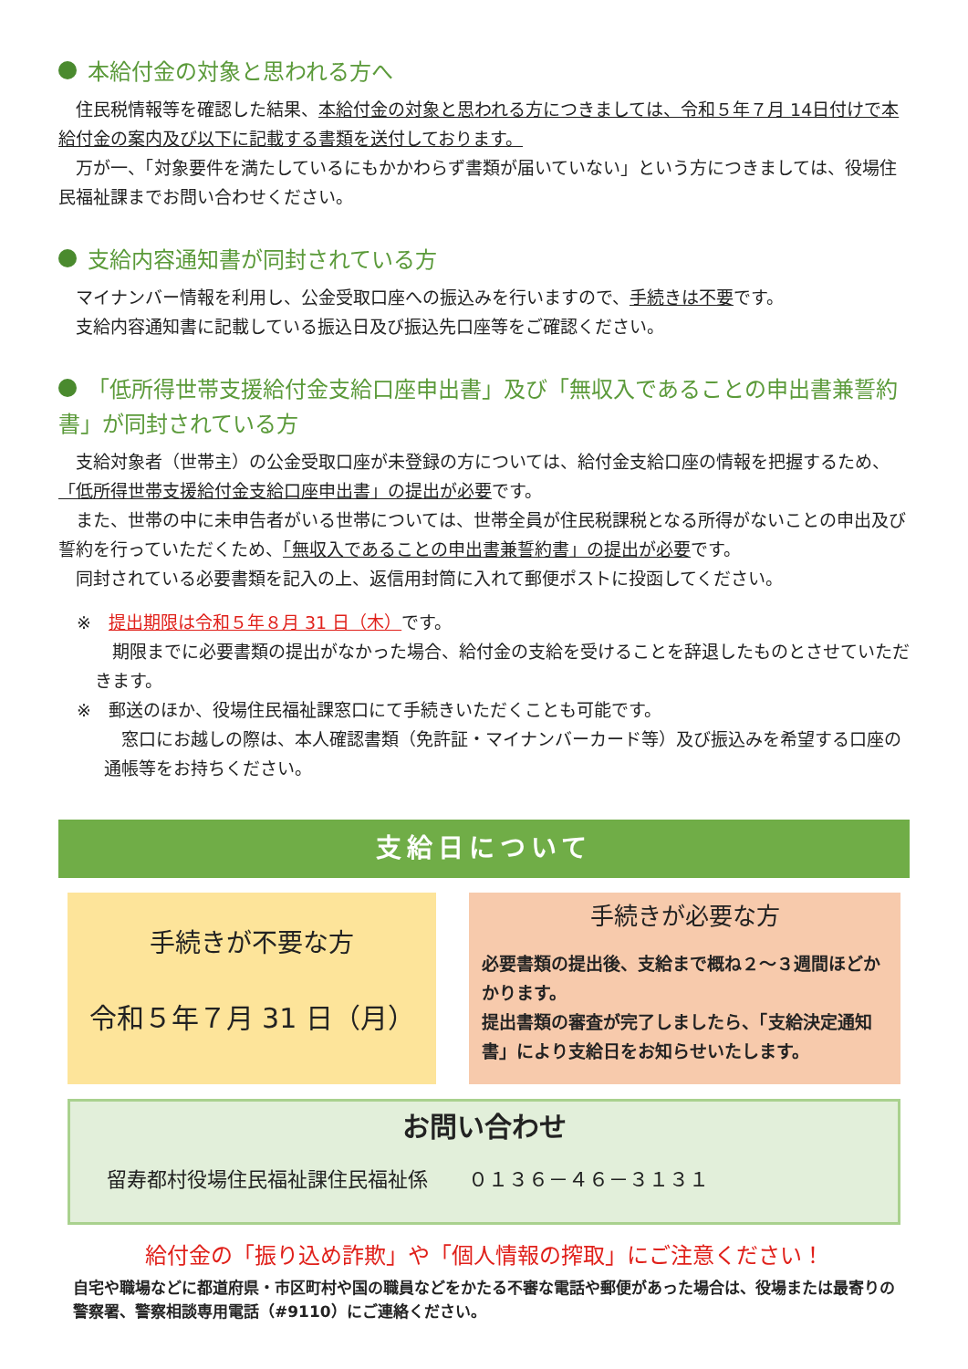本給付金の対象と思われる方へ
　住民税情報等を確認した結果、本給付金の対象と思われる方につきましては、令和５年７月 14日付けで本給付金の案内及び以下に記載する書類を送付しております。
　万が一、「対象要件を満たしているにもかかわらず書類が届いていない」という方につきましては、役場住民福祉課までお問い合わせください。
支給内容通知書が同封されている方
　マイナンバー情報を利用し、公金受取口座への振込みを行いますので、手続きは不要です。
　支給内容通知書に記載している振込日及び振込先口座等をご確認ください。
「低所得世帯支援給付金支給口座申出書」及び「無収入であることの申出書兼誓約書」が同封されている方
　支給対象者（世帯主）の公金受取口座が未登録の方については、給付金支給口座の情報を把握するため、「低所得世帯支援給付金支給口座申出書」の提出が必要です。
　また、世帯の中に未申告者がいる世帯については、世帯全員が住民税課税となる所得がないことの申出及び誓約を行っていただくため、「無収入であることの申出書兼誓約書」の提出が必要です。
　同封されている必要書類を記入の上、返信用封筒に入れて郵便ポストに投函してください。
※　提出期限は令和５年８月 31 日（木）です。
　期限までに必要書類の提出がなかった場合、給付金の支給を受けることを辞退したものとさせていただきます。
※　郵送のほか、役場住民福祉課窓口にて手続きいただくことも可能です。
　窓口にお越しの際は、本人確認書類（免許証・マイナンバーカード等）及び振込みを希望する口座の通帳等をお持ちください。
支給日について
手続きが不要な方
令和５年７月 31 日（月）
手続きが必要な方
必要書類の提出後、支給まで概ね２～３週間ほどかかります。
提出書類の審査が完了しましたら、「支給決定通知書」により支給日をお知らせいたします。
お問い合わせ
留寿都村役場住民福祉課住民福祉係　　０１３６－４６－３１３１
給付金の「振り込め詐欺」や「個人情報の搾取」にご注意ください！
自宅や職場などに都道府県・市区町村や国の職員などをかたる不審な電話や郵便があった場合は、役場または最寄りの警察署、警察相談専用電話（#9110）にご連絡ください。